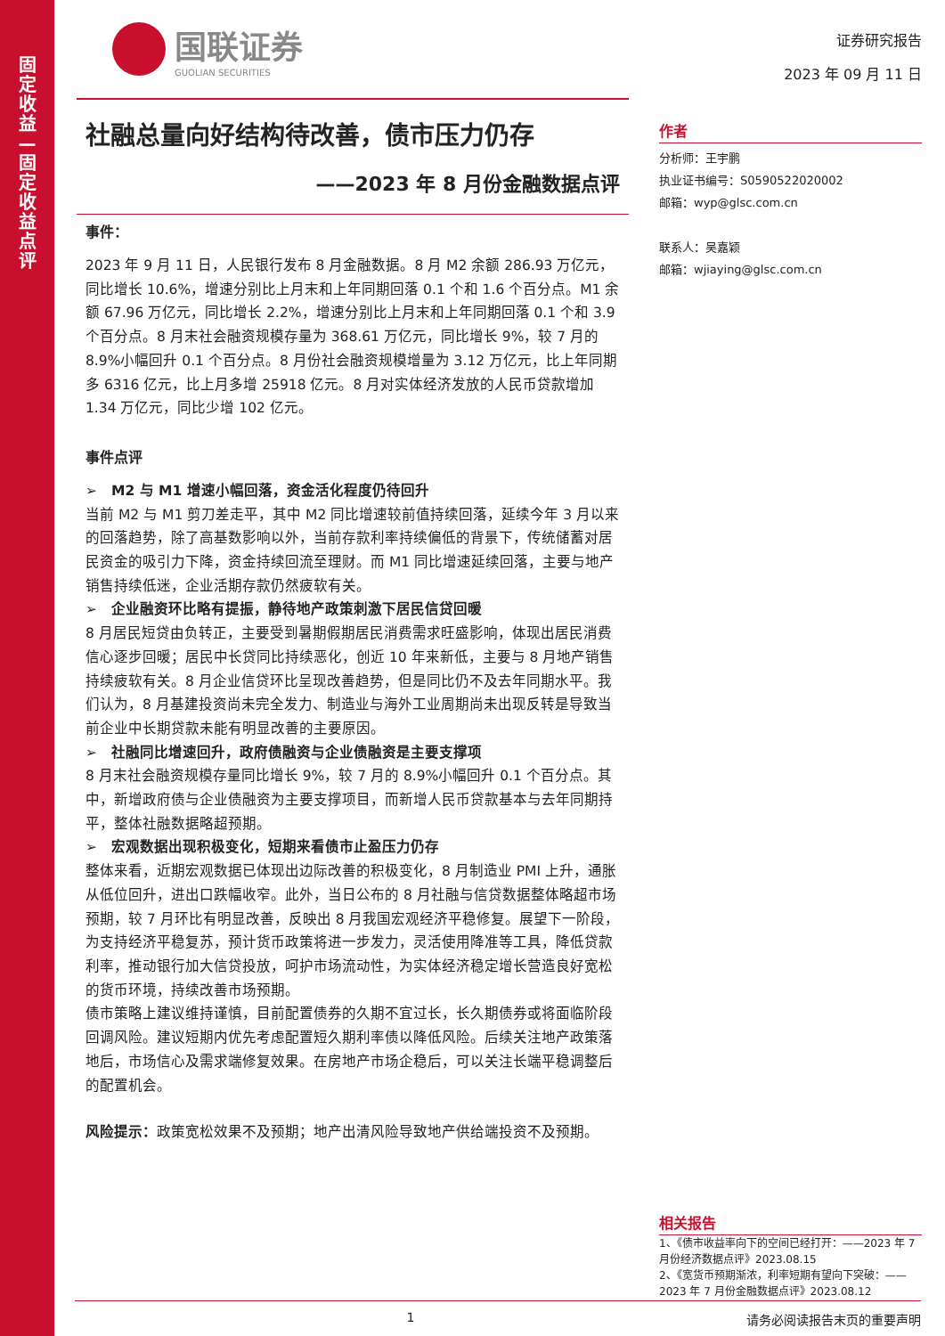固
定
收
益
—
固
定
收
益
点
评
国联证券
GUOLIAN SECURITIES
社融总量向好结构待改善，债市压力仍存
——2023 年 8 月份金融数据点评
事件：
2023 年 9 月 11 日，人民银行发布 8 月金融数据。8 月 M2 余额 286.93 万亿元，同比增长 10.6%，增速分别比上月末和上年同期回落 0.1 个和 1.6 个百分点。M1 余额 67.96 万亿元，同比增长 2.2%，增速分别比上月末和上年同期回落 0.1 个和 3.9 个百分点。8 月末社会融资规模存量为 368.61 万亿元，同比增长 9%，较 7 月的 8.9%小幅回升 0.1 个百分点。8 月份社会融资规模增量为 3.12 万亿元，比上年同期多 6316 亿元，比上月多增 25918 亿元。8 月对实体经济发放的人民币贷款增加 1.34 万亿元，同比少增 102 亿元。
事件点评
➢　M2 与 M1 增速小幅回落，资金活化程度仍待回升
当前 M2 与 M1 剪刀差走平，其中 M2 同比增速较前值持续回落，延续今年 3 月以来的回落趋势，除了高基数影响以外，当前存款利率持续偏低的背景下，传统储蓄对居民资金的吸引力下降，资金持续回流至理财。而 M1 同比增速延续回落，主要与地产销售持续低迷，企业活期存款仍然疲软有关。
➢　企业融资环比略有提振，静待地产政策刺激下居民信贷回暖
8 月居民短贷由负转正，主要受到暑期假期居民消费需求旺盛影响，体现出居民消费信心逐步回暖；居民中长贷同比持续恶化，创近 10 年来新低，主要与 8 月地产销售持续疲软有关。8 月企业信贷环比呈现改善趋势，但是同比仍不及去年同期水平。我们认为，8 月基建投资尚未完全发力、制造业与海外工业周期尚未出现反转是导致当前企业中长期贷款未能有明显改善的主要原因。
➢　社融同比增速回升，政府债融资与企业债融资是主要支撑项
8 月末社会融资规模存量同比增长 9%，较 7 月的 8.9%小幅回升 0.1 个百分点。其中，新增政府债与企业债融资为主要支撑项目，而新增人民币贷款基本与去年同期持平，整体社融数据略超预期。
➢　宏观数据出现积极变化，短期来看债市止盈压力仍存
整体来看，近期宏观数据已体现出边际改善的积极变化，8 月制造业 PMI 上升，通胀从低位回升，进出口跌幅收窄。此外，当日公布的 8 月社融与信贷数据整体略超市场预期，较 7 月环比有明显改善，反映出 8 月我国宏观经济平稳修复。展望下一阶段，为支持经济平稳复苏，预计货币政策将进一步发力，灵活使用降准等工具，降低贷款利率，推动银行加大信贷投放，呵护市场流动性，为实体经济稳定增长营造良好宽松的货币环境，持续改善市场预期。
债市策略上建议维持谨慎，目前配置债券的久期不宜过长，长久期债券或将面临阶段回调风险。建议短期内优先考虑配置短久期利率债以降低风险。后续关注地产政策落地后，市场信心及需求端修复效果。在房地产市场企稳后，可以关注长端平稳调整后的配置机会。
风险提示：政策宽松效果不及预期；地产出清风险导致地产供给端投资不及预期。
证券研究报告
2023 年 09 月 11 日
作者
分析师：王宇鹏
执业证书编号：S0590522020002
邮箱：wyp@glsc.com.cn
联系人：吴嘉颖
邮箱：wjiaying@glsc.com.cn
相关报告
1、《债市收益率向下的空间已经打开：——2023 年 7 月份经济数据点评》2023.08.15
2、《宽货币预期渐浓，利率短期有望向下突破：——2023 年 7 月份金融数据点评》2023.08.12
1 请务必阅读报告末页的重要声明